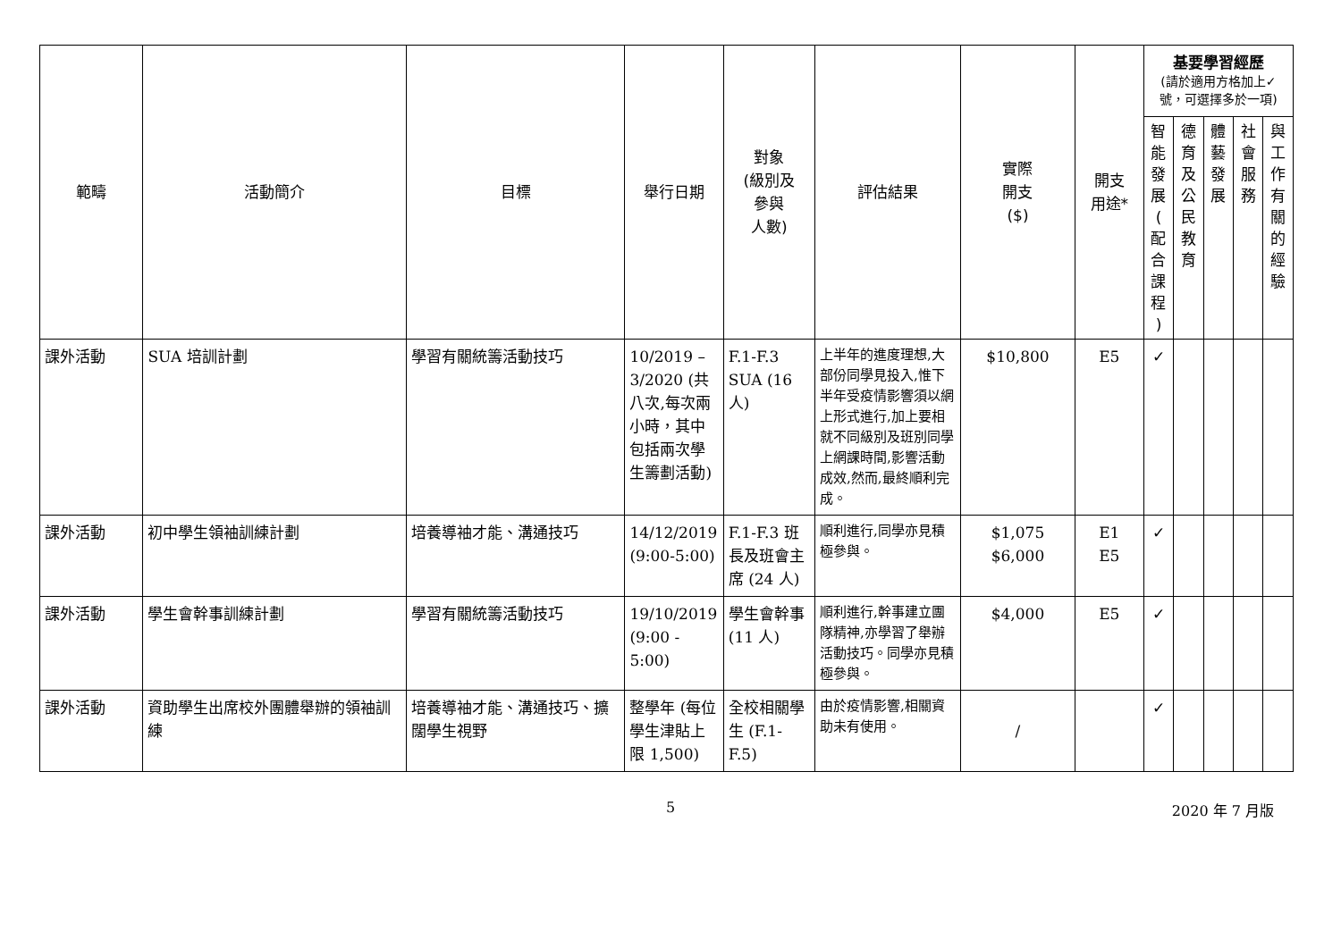| 範疇 | 活動簡介 | 目標 | 舉行日期 | 對象 (級別及 參與 人數) | 評估結果 | 實際 開支 ($) | 開支 用途* | 基要學習經歷 (請於適用方格加上✓號，可選擇多於一項) | | | | |
| --- | --- | --- | --- | --- | --- | --- | --- | --- | --- | --- | --- | --- |
| | | | | | | | | 智 能 發 展 ( 配 合 課 程 ) | 德 育 及 公 民 教 育 | 體 藝 發 展 | 社 會 服 務 | 與 工 作 有 關 的 經 驗 |
| 課外活動 | SUA 培訓計劃 | 學習有關統籌活動技巧 | 10/2019 – 3/2020 (共八次,每次兩小時，其中包括兩次學生籌劃活動) | F.1-F.3 SUA (16 人) | 上半年的進度理想,大部份同學見投入,惟下半年受疫情影響須以網上形式進行,加上要相就不同級別及班別同學上網課時間,影響活動成效,然而,最終順利完成。 | $10,800 | E5 | ✓ | | | | |
| 課外活動 | 初中學生領袖訓練計劃 | 培養導袖才能、溝通技巧 | 14/12/2019 (9:00-5:00) | F.1-F.3 班長及班會主席 (24 人) | 順利進行,同學亦見積極參與。 | $1,075 $6,000 | E1 E5 | ✓ | | | | |
| 課外活動 | 學生會幹事訓練計劃 | 學習有關統籌活動技巧 | 19/10/2019 (9:00 - 5:00) | 學生會幹事(11 人) | 順利進行,幹事建立團隊精神,亦學習了舉辦活動技巧。同學亦見積極參與。 | $4,000 | E5 | ✓ | | | | |
| 課外活動 | 資助學生出席校外團體舉辦的領袖訓練 | 培養導袖才能、溝通技巧、擴闊學生視野 | 整學年 (每位學生津貼上限 1,500) | 全校相關學生 (F.1-F.5) | 由於疫情影響,相關資助未有使用。 | / | | ✓ | | | | |
5 2020 年 7 月版